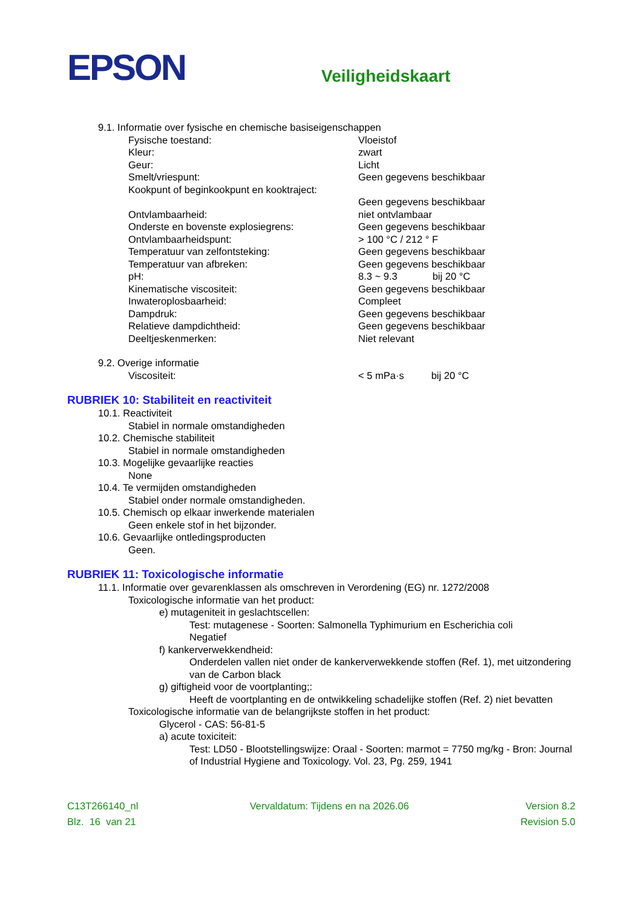EPSON
Veiligheidskaart
9.1. Informatie over fysische en chemische basiseigenschappen
Fysische toestand: Vloeistof
Kleur: zwart
Geur: Licht
Smelt/vriespunt: Geen gegevens beschikbaar
Kookpunt of beginkookpunt en kooktraject:
Geen gegevens beschikbaar
Ontvlambaarheid: niet ontvlambaar
Onderste en bovenste explosiegrens: Geen gegevens beschikbaar
Ontvlambaarheidspunt: > 100 °C / 212 ° F
Temperatuur van zelfontsteking: Geen gegevens beschikbaar
Temperatuur van afbreken: Geen gegevens beschikbaar
pH: 8.3 ~ 9.3 bij 20 °C
Kinematische viscositeit: Geen gegevens beschikbaar
Inwateroplosbaarheid: Compleet
Dampdruk: Geen gegevens beschikbaar
Relatieve dampdichtheid: Geen gegevens beschikbaar
Deeltjeskenmerken: Niet relevant
9.2. Overige informatie
Viscositeit: < 5 mPa·s bij 20 °C
RUBRIEK 10: Stabiliteit en reactiviteit
10.1. Reactiviteit
Stabiel in normale omstandigheden
10.2. Chemische stabiliteit
Stabiel in normale omstandigheden
10.3. Mogelijke gevaarlijke reacties
None
10.4. Te vermijden omstandigheden
Stabiel onder normale omstandigheden.
10.5. Chemisch op elkaar inwerkende materialen
Geen enkele stof in het bijzonder.
10.6. Gevaarlijke ontledingsproducten
Geen.
RUBRIEK 11: Toxicologische informatie
11.1. Informatie over gevarenklassen als omschreven in Verordening (EG) nr. 1272/2008
Toxicologische informatie van het product:
e) mutageniteit in geslachtscellen:
Test: mutagenese - Soorten: Salmonella Typhimurium en Escherichia coli
Negatief
f) kankerverwekkendheid:
Onderdelen vallen niet onder de kankerverwekkende stoffen (Ref. 1), met uitzondering van de Carbon black
g) giftigheid voor de voortplanting;:
Heeft de voortplanting en de ontwikkeling schadelijke stoffen (Ref. 2) niet bevatten
Toxicologische informatie van de belangrijkste stoffen in het product:
Glycerol - CAS: 56-81-5
a) acute toxiciteit:
Test: LD50 - Blootstellingswijze: Oraal - Soorten: marmot = 7750 mg/kg - Bron: Journal of Industrial Hygiene and Toxicology. Vol. 23, Pg. 259, 1941
C13T266140_nl
Blz. 16 van 21
Vervaldatum: Tijdens en na 2026.06
Version 8.2
Revision 5.0